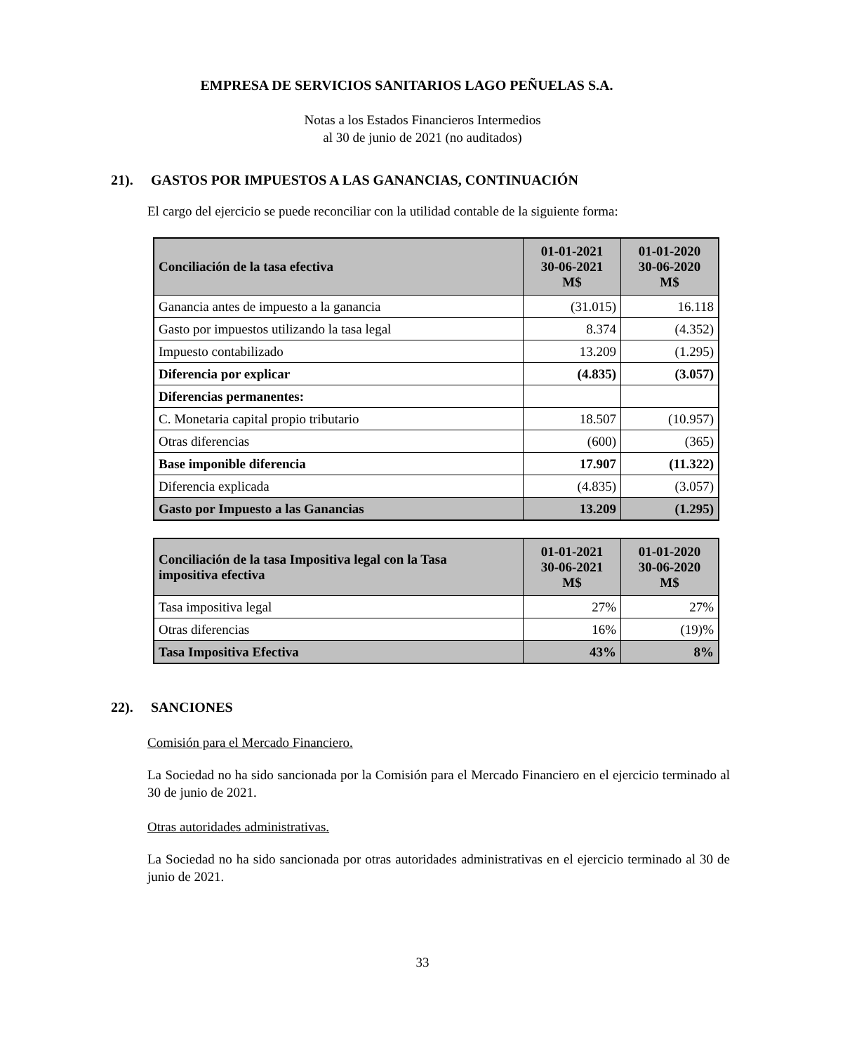EMPRESA DE SERVICIOS SANITARIOS LAGO PEÑUELAS S.A.
Notas a los Estados Financieros Intermedios
al 30 de junio de 2021 (no auditados)
21). GASTOS POR IMPUESTOS A LAS GANANCIAS, CONTINUACIÓN
El cargo del ejercicio se puede reconciliar con la utilidad contable de la siguiente forma:
| Conciliación de la tasa efectiva | 01-01-2021 30-06-2021 M$ | 01-01-2020 30-06-2020 M$ |
| --- | --- | --- |
| Ganancia antes de impuesto a la ganancia | (31.015) | 16.118 |
| Gasto por impuestos utilizando la tasa legal | 8.374 | (4.352) |
| Impuesto contabilizado | 13.209 | (1.295) |
| Diferencia por explicar | (4.835) | (3.057) |
| Diferencias permanentes: | | |
| C. Monetaria capital propio tributario | 18.507 | (10.957) |
| Otras diferencias | (600) | (365) |
| Base imponible diferencia | 17.907 | (11.322) |
| Diferencia explicada | (4.835) | (3.057) |
| Gasto por Impuesto a las Ganancias | 13.209 | (1.295) |
| Conciliación de la tasa Impositiva legal con la Tasa impositiva efectiva | 01-01-2021 30-06-2021 M$ | 01-01-2020 30-06-2020 M$ |
| --- | --- | --- |
| Tasa impositiva legal | 27% | 27% |
| Otras diferencias | 16% | (19)% |
| Tasa Impositiva Efectiva | 43% | 8% |
22). SANCIONES
Comisión para el Mercado Financiero.
La Sociedad no ha sido sancionada por la Comisión para el Mercado Financiero en el ejercicio terminado al 30 de junio de 2021.
Otras autoridades administrativas.
La Sociedad no ha sido sancionada por otras autoridades administrativas en el ejercicio terminado al 30 de junio de 2021.
33